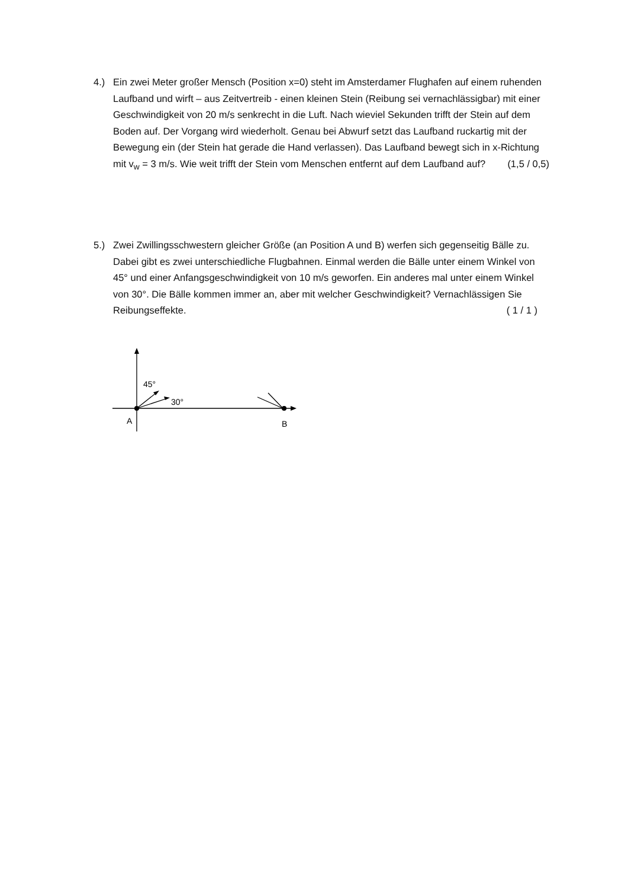4.) Ein zwei Meter großer Mensch (Position x=0) steht im Amsterdamer Flughafen auf einem ruhenden Laufband und wirft – aus Zeitvertreib - einen kleinen Stein (Reibung sei vernachlässigbar) mit einer Geschwindigkeit von 20 m/s senkrecht in die Luft. Nach wieviel Sekunden trifft der Stein auf dem Boden auf. Der Vorgang wird wiederholt. Genau bei Abwurf setzt das Laufband ruckartig mit der Bewegung ein (der Stein hat gerade die Hand verlassen). Das Laufband bewegt sich in x-Richtung mit v<sub>w</sub> = 3 m/s. Wie weit trifft der Stein vom Menschen entfernt auf dem Laufband auf? (1,5 / 0,5)
5.) Zwei Zwillingsschwestern gleicher Größe (an Position A und B) werfen sich gegenseitig Bälle zu. Dabei gibt es zwei unterschiedliche Flugbahnen. Einmal werden die Bälle unter einem Winkel von 45° und einer Anfangsgeschwindigkeit von 10 m/s geworfen. Ein anderes mal unter einem Winkel von 30°. Die Bälle kommen immer an, aber mit welcher Geschwindigkeit? Vernachlässigen Sie Reibungseffekte. ( 1 / 1 )
45°
30°
A
B